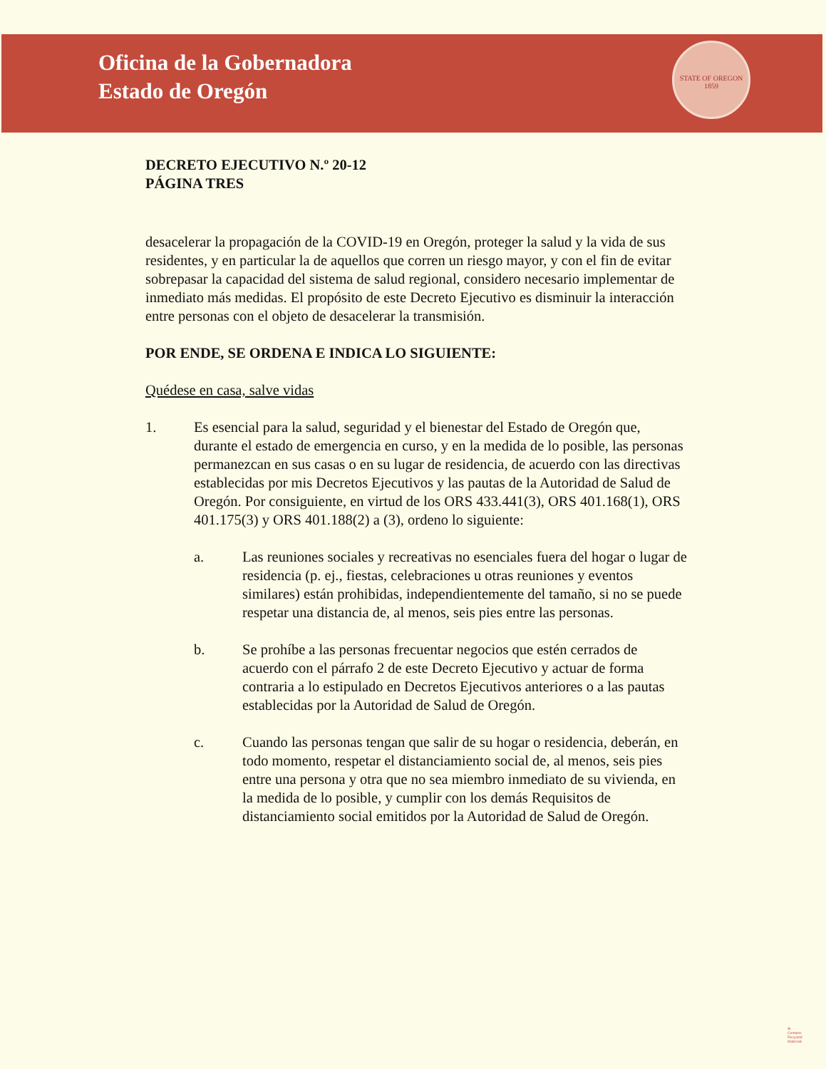Oficina de la Gobernadora
Estado de Oregón
STATE OF OREGON
1859
DECRETO EJECUTIVO N.º 20-12
PÁGINA TRES
desacelerar la propagación de la COVID-19 en Oregón, proteger la salud y la vida de sus residentes, y en particular la de aquellos que corren un riesgo mayor, y con el fin de evitar sobrepasar la capacidad del sistema de salud regional, considero necesario implementar de inmediato más medidas. El propósito de este Decreto Ejecutivo es disminuir la interacción entre personas con el objeto de desacelerar la transmisión.
POR ENDE, SE ORDENA E INDICA LO SIGUIENTE:
Quédese en casa, salve vidas
1. Es esencial para la salud, seguridad y el bienestar del Estado de Oregón que, durante el estado de emergencia en curso, y en la medida de lo posible, las personas permanezcan en sus casas o en su lugar de residencia, de acuerdo con las directivas establecidas por mis Decretos Ejecutivos y las pautas de la Autoridad de Salud de Oregón. Por consiguiente, en virtud de los ORS 433.441(3), ORS 401.168(1), ORS 401.175(3) y ORS 401.188(2) a (3), ordeno lo siguiente:
a. Las reuniones sociales y recreativas no esenciales fuera del hogar o lugar de residencia (p. ej., fiestas, celebraciones u otras reuniones y eventos similares) están prohibidas, independientemente del tamaño, si no se puede respetar una distancia de, al menos, seis pies entre las personas.
b. Se prohíbe a las personas frecuentar negocios que estén cerrados de acuerdo con el párrafo 2 de este Decreto Ejecutivo y actuar de forma contraria a lo estipulado en Decretos Ejecutivos anteriores o a las pautas establecidas por la Autoridad de Salud de Oregón.
c. Cuando las personas tengan que salir de su hogar o residencia, deberán, en todo momento, respetar el distanciamiento social de, al menos, seis pies entre una persona y otra que no sea miembro inmediato de su vivienda, en la medida de lo posible, y cumplir con los demás Requisitos de distanciamiento social emitidos por la Autoridad de Salud de Oregón.
♻
Contains
Recycled
Materials